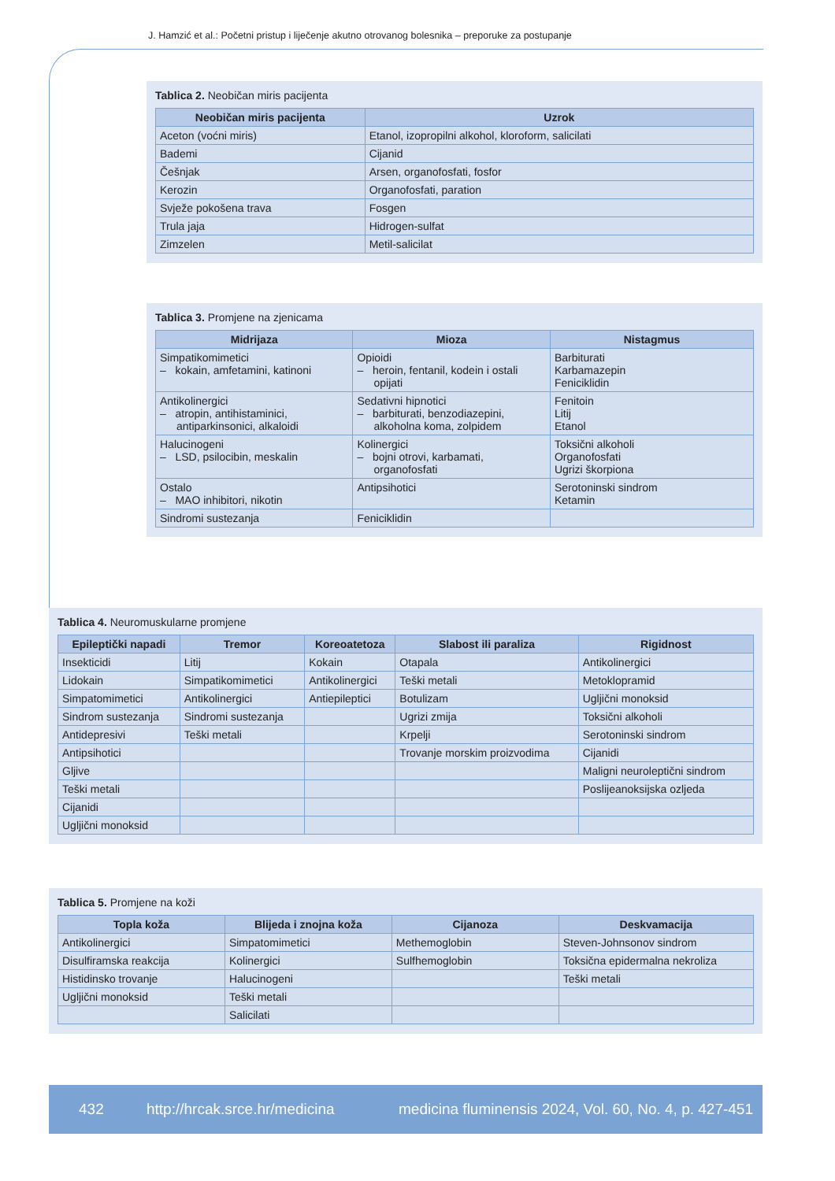J. Hamzić et al.: Početni pristup i liječenje akutno otrovanog bolesnika – preporuke za postupanje
Tablica 2. Neobičan miris pacijenta
| Neobičan miris pacijenta | Uzrok |
| --- | --- |
| Aceton (voćni miris) | Etanol, izopropilni alkohol, kloroform, salicilati |
| Bademi | Cijanid |
| Češnjak | Arsen, organofosfati, fosfor |
| Kerozin | Organofosfati, paration |
| Svježe pokošena trava | Fosgen |
| Trula jaja | Hidrogen-sulfat |
| Zimzelen | Metil-salicilat |
Tablica 3. Promjene na zjenicama
| Midrijaza | Mioza | Nistagmus |
| --- | --- | --- |
| Simpatikomimetici – kokain, amfetamini, katinoni | Opioidi – heroin, fentanil, kodein i ostali opijati | Barbiturati Karbamazepin Feniciklidin |
| Antikolinergici – atropin, antihistaminici, antiparkinsonici, alkaloidi | Sedativni hipnotici – barbiturati, benzodiazepini, alkoholna koma, zolpidem | Fenitoin Litij Etanol |
| Halucinogeni – LSD, psilocibin, meskalin | Kolinergici – bojni otrovi, karbamati, organofosfati | Toksični alkoholi Organofosfati Ugrizi škorpiona |
| Ostalo – MAO inhibitori, nikotin | Antipsihotici | Serotoninski sindrom Ketamin |
| Sindromi sustezanja | Feniciklidin | |
Tablica 4. Neuromuskularne promjene
| Epileptički napadi | Tremor | Koreoatetoza | Slabost ili paraliza | Rigidnost |
| --- | --- | --- | --- | --- |
| Insekticidi | Litij | Kokain | Otapala | Antikolinergici |
| Lidokain | Simpatikomimetici | Antikolinergici | Teški metali | Metoklopramid |
| Simpatomimetici | Antikolinergici | Antiepileptici | Botulizam | Ugljični monoksid |
| Sindrom sustezanja | Sindromi sustezanja | | Ugrizi zmija | Toksični alkoholi |
| Antidepresivi | Teški metali | | Krpelji | Serotoninski sindrom |
| Antipsihotici | | | Trovanje morskim proizvodima | Cijanidi |
| Gljive | | | | Maligni neuroleptični sindrom |
| Teški metali | | | | Poslijeanoksijska ozljeda |
| Cijanidi | | | | |
| Ugljični monoksid | | | | |
Tablica 5. Promjene na koži
| Topla koža | Blijeda i znojna koža | Cijanoza | Deskvamacija |
| --- | --- | --- | --- |
| Antikolinergici | Simpatomimetici | Methemoglobin | Steven-Johnsonov sindrom |
| Disulfiramska reakcija | Kolinergici | Sulfhemoglobin | Toksična epidermalna nekroliza |
| Histidinsko trovanje | Halucinogeni | | Teški metali |
| Ugljični monoksid | Teški metali | | |
| | Salicilati | | |
432 http://hrcak.srce.hr/medicina medicina fluminensis 2024, Vol. 60, No. 4, p. 427-451